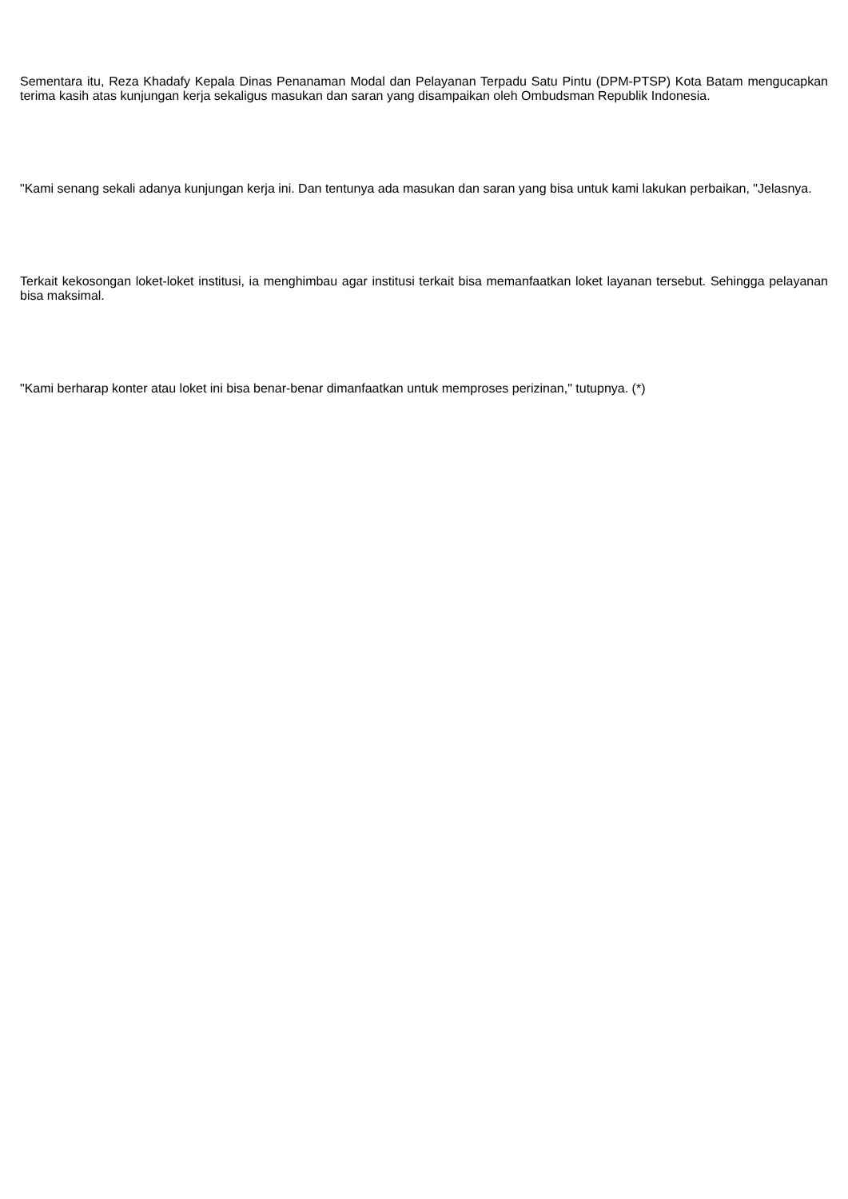Sementara itu, Reza Khadafy Kepala Dinas Penanaman Modal dan Pelayanan Terpadu Satu Pintu (DPM-PTSP) Kota Batam mengucapkan terima kasih atas kunjungan kerja sekaligus masukan dan saran yang disampaikan oleh Ombudsman Republik Indonesia.
"Kami senang sekali adanya kunjungan kerja ini. Dan tentunya ada masukan dan saran yang bisa untuk kami lakukan perbaikan, "Jelasnya.
Terkait kekosongan loket-loket institusi, ia menghimbau agar institusi terkait bisa memanfaatkan loket layanan tersebut. Sehingga pelayanan bisa maksimal.
"Kami berharap konter atau loket ini bisa benar-benar dimanfaatkan untuk memproses perizinan," tutupnya. (*)